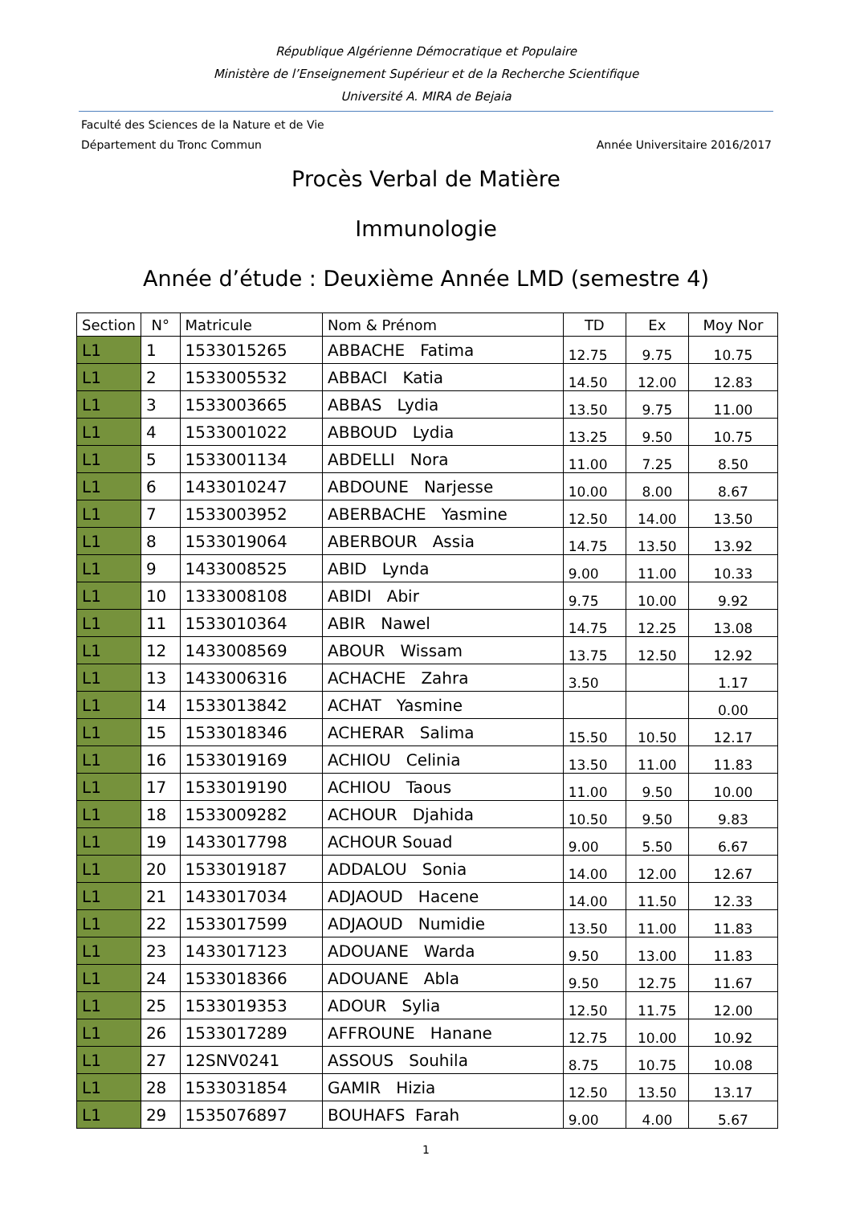République Algérienne Démocratique et Populaire
Ministère de l’Enseignement Supérieur et de la Recherche Scientifique
Université A. MIRA de Bejaia
Faculté des Sciences de la Nature et de Vie
Département du Tronc Commun Année Universitaire 2016/2017
Procès Verbal de Matière
Immunologie
Année d’étude : Deuxième Année LMD (semestre 4)
| Section | N° | Matricule | Nom & Prénom | TD | Ex | Moy Nor |
| --- | --- | --- | --- | --- | --- | --- |
| L1 | 1 | 1533015265 | ABBACHE Fatima | 12.75 | 9.75 | 10.75 |
| L1 | 2 | 1533005532 | ABBACI Katia | 14.50 | 12.00 | 12.83 |
| L1 | 3 | 1533003665 | ABBAS Lydia | 13.50 | 9.75 | 11.00 |
| L1 | 4 | 1533001022 | ABBOUD Lydia | 13.25 | 9.50 | 10.75 |
| L1 | 5 | 1533001134 | ABDELLI Nora | 11.00 | 7.25 | 8.50 |
| L1 | 6 | 1433010247 | ABDOUNE Narjesse | 10.00 | 8.00 | 8.67 |
| L1 | 7 | 1533003952 | ABERBACHE Yasmine | 12.50 | 14.00 | 13.50 |
| L1 | 8 | 1533019064 | ABERBOUR Assia | 14.75 | 13.50 | 13.92 |
| L1 | 9 | 1433008525 | ABID Lynda | 9.00 | 11.00 | 10.33 |
| L1 | 10 | 1333008108 | ABIDI Abir | 9.75 | 10.00 | 9.92 |
| L1 | 11 | 1533010364 | ABIR Nawel | 14.75 | 12.25 | 13.08 |
| L1 | 12 | 1433008569 | ABOUR Wissam | 13.75 | 12.50 | 12.92 |
| L1 | 13 | 1433006316 | ACHACHE Zahra | 3.50 | | 1.17 |
| L1 | 14 | 1533013842 | ACHAT Yasmine | | | 0.00 |
| L1 | 15 | 1533018346 | ACHERAR Salima | 15.50 | 10.50 | 12.17 |
| L1 | 16 | 1533019169 | ACHIOU Celinia | 13.50 | 11.00 | 11.83 |
| L1 | 17 | 1533019190 | ACHIOU Taous | 11.00 | 9.50 | 10.00 |
| L1 | 18 | 1533009282 | ACHOUR Djahida | 10.50 | 9.50 | 9.83 |
| L1 | 19 | 1433017798 | ACHOUR Souad | 9.00 | 5.50 | 6.67 |
| L1 | 20 | 1533019187 | ADDALOU Sonia | 14.00 | 12.00 | 12.67 |
| L1 | 21 | 1433017034 | ADJAOUD Hacene | 14.00 | 11.50 | 12.33 |
| L1 | 22 | 1533017599 | ADJAOUD Numidie | 13.50 | 11.00 | 11.83 |
| L1 | 23 | 1433017123 | ADOUANE Warda | 9.50 | 13.00 | 11.83 |
| L1 | 24 | 1533018366 | ADOUANE Abla | 9.50 | 12.75 | 11.67 |
| L1 | 25 | 1533019353 | ADOUR Sylia | 12.50 | 11.75 | 12.00 |
| L1 | 26 | 1533017289 | AFFROUNE Hanane | 12.75 | 10.00 | 10.92 |
| L1 | 27 | 12SNV0241 | ASSOUS Souhila | 8.75 | 10.75 | 10.08 |
| L1 | 28 | 1533031854 | GAMIR Hizia | 12.50 | 13.50 | 13.17 |
| L1 | 29 | 1535076897 | BOUHAFS Farah | 9.00 | 4.00 | 5.67 |
1